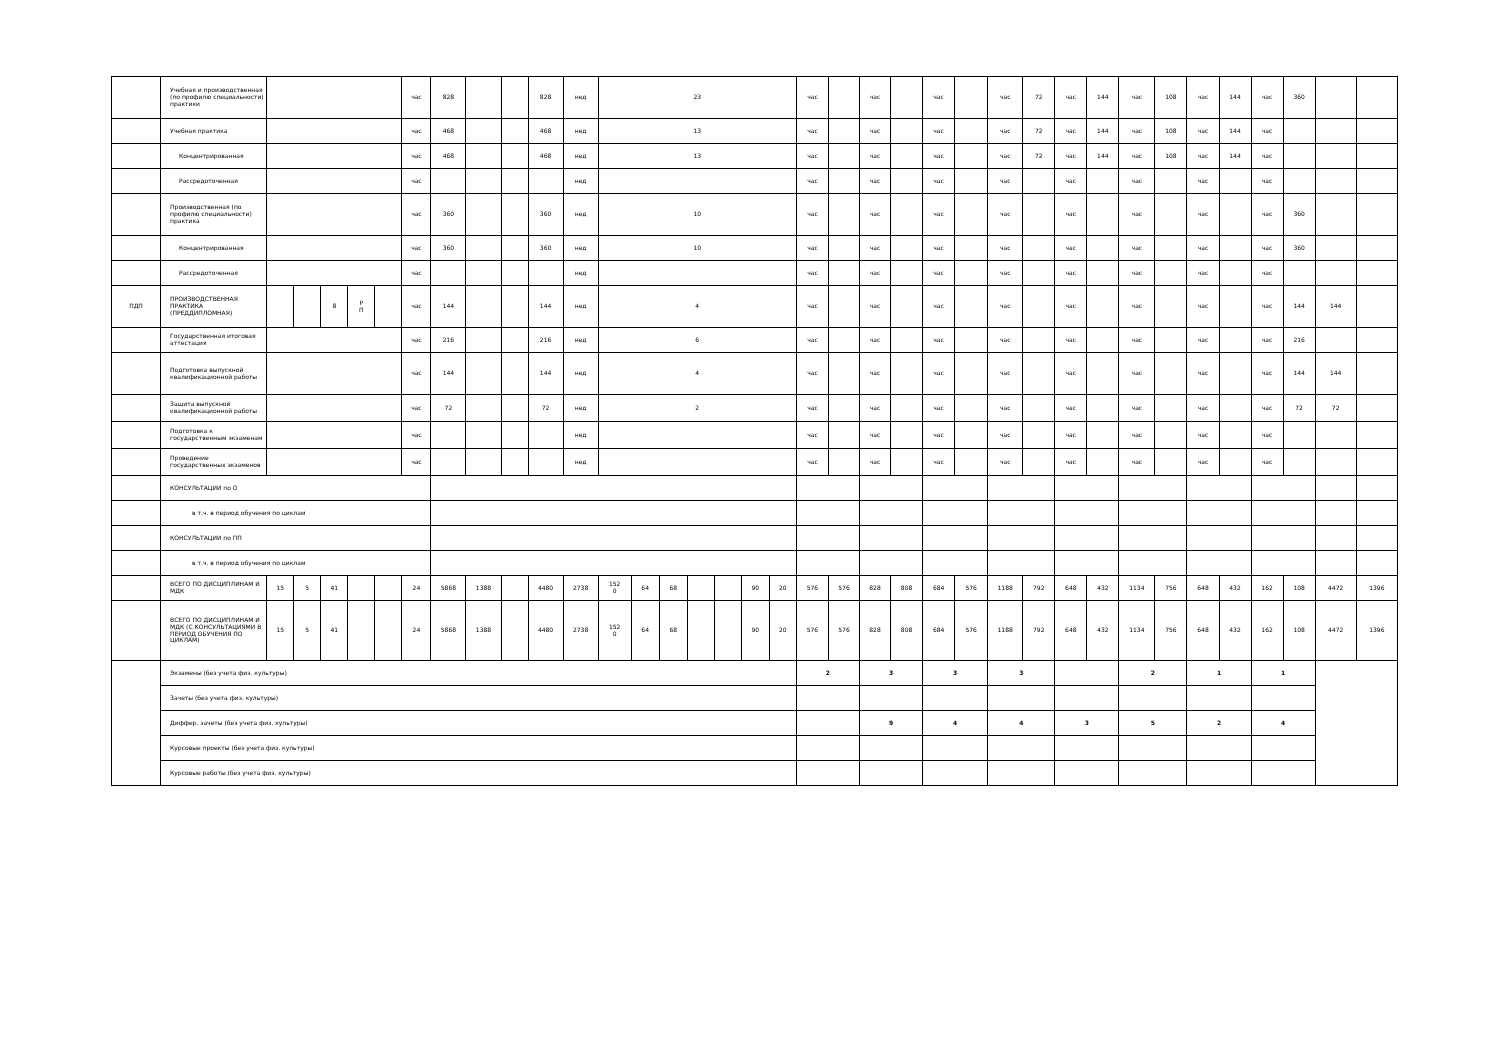| | Учебная и производственная (по профилю специальности) практики | | | | | | час | 828 | | | 828 | нед | 23 | | | | | | | час | | час | | час | | час | 72 | час | 144 | час | 108 | час | 144 | час | 360 | | |
| | Учебная практика | | | | | | час | 468 | | | 468 | нед | 13 | | | | | | | час | | час | | час | | час | 72 | час | 144 | час | 108 | час | 144 | час | | | |
| | Концентрированная | | | | | | час | 468 | | | 468 | нед | 13 | | | | | | | час | | час | | час | | час | 72 | час | 144 | час | 108 | час | 144 | час | | | |
| | Рассредоточенная | | | | | | час | | | | | нед | | | | | | | | час | | час | | час | | час | | час | | час | | час | | час | | | |
| | Производственная (по профилю специальности) практика | | | | | | час | 360 | | | 360 | нед | 10 | | | | | | | час | | час | | час | | час | | час | | час | | час | | час | 360 | | |
| | Концентрированная | | | | | | час | 360 | | | 360 | нед | 10 | | | | | | | час | | час | | час | | час | | час | | час | | час | | час | 360 | | |
| | Рассредоточенная | | | | | | час | | | | | нед | | | | | | | | час | | час | | час | | час | | час | | час | | час | | час | | | |
| ПДП | ПРОИЗВОДСТВЕННАЯ ПРАКТИКА (ПРЕДДИПЛОМНАЯ) | | | 8 | Р П | | час | 144 | | | 144 | нед | 4 | | | | | | | час | | час | | час | | час | | час | | час | | час | | час | 144 | 144 | |
| | Государственная итоговая аттестация | | | | | | час | 216 | | | 216 | нед | 6 | | | | | | | час | | час | | час | | час | | час | | час | | час | | час | 216 | | |
| | Подготовка выпускной квалификационной работы | | | | | | час | 144 | | | 144 | нед | 4 | | | | | | | час | | час | | час | | час | | час | | час | | час | | час | 144 | 144 | |
| | Защита выпускной квалификационной работы | | | | | | час | 72 | | | 72 | нед | 2 | | | | | | | час | | час | | час | | час | | час | | час | | час | | час | 72 | 72 | |
| | Подготовка к государственным экзаменам | | | | | | час | | | | | нед | | | | | | | | час | | час | | час | | час | | час | | час | | час | | час | | | |
| | Проведение государственных экзаменов | | | | | | час | | | | | нед | | | | | | | | час | | час | | час | | час | | час | | час | | час | | час | | | |
| | КОНСУЛЬТАЦИИ по О | | | | | | | | | | | | | | | | | | | | | | | | | | | | | | | | | | | | |
| | в т.ч. в период обучения по циклам | | | | | | | | | | | | | | | | | | | | | | | | | | | | | | | | | | | | |
| | КОНСУЛЬТАЦИИ по ПП | | | | | | | | | | | | | | | | | | | | | | | | | | | | | | | | | | | | |
| | в т.ч. в период обучения по циклам | | | | | | | | | | | | | | | | | | | | | | | | | | | | | | | | | | | | |
| | ВСЕГО ПО ДИСЦИПЛИНАМ И МДК | 15 | 5 | 41 | | | 24 | 5868 | 1388 | | 4480 | 2738 | 152 0 | 64 | 68 | | | 90 | 20 | 576 | 576 | 828 | 808 | 684 | 576 | 1188 | 792 | 648 | 432 | 1134 | 756 | 648 | 432 | 162 | 108 | 4472 | 1396 |
| | ВСЕГО ПО ДИСЦИПЛИНАМ И МДК (С КОНСУЛЬТАЦИЯМИ В ПЕРИОД ОБУЧЕНИЯ ПО ЦИКЛАМ) | 15 | 5 | 41 | | | 24 | 5868 | 1388 | | 4480 | 2738 | 152 0 | 64 | 68 | | | 90 | 20 | 576 | 576 | 828 | 808 | 684 | 576 | 1188 | 792 | 648 | 432 | 1134 | 756 | 648 | 432 | 162 | 108 | 4472 | 1396 |
| | Экзамены (без учета физ. культуры) | | | | | | | | | | | | | | | | | | | 2 | | 3 | | 3 | | 3 | | | | 2 | | 1 | | 1 | | | |
| | Зачеты (без учета физ. культуры) | | | | | | | | | | | | | | | | | | | | | | | | | | | | | | | | | | | | |
| | Диффер. зачеты (без учета физ. культуры) | | | | | | | | | | | | | | | | | | | | | 9 | | 4 | | 4 | | 3 | | 5 | | 2 | | 4 | | | |
| | Курсовые проекты (без учета физ. культуры) | | | | | | | | | | | | | | | | | | | | | | | | | | | | | | | | | | | | |
| | Курсовые работы (без учета физ. культуры) | | | | | | | | | | | | | | | | | | | | | | | | | | | | | | | | | | | | |